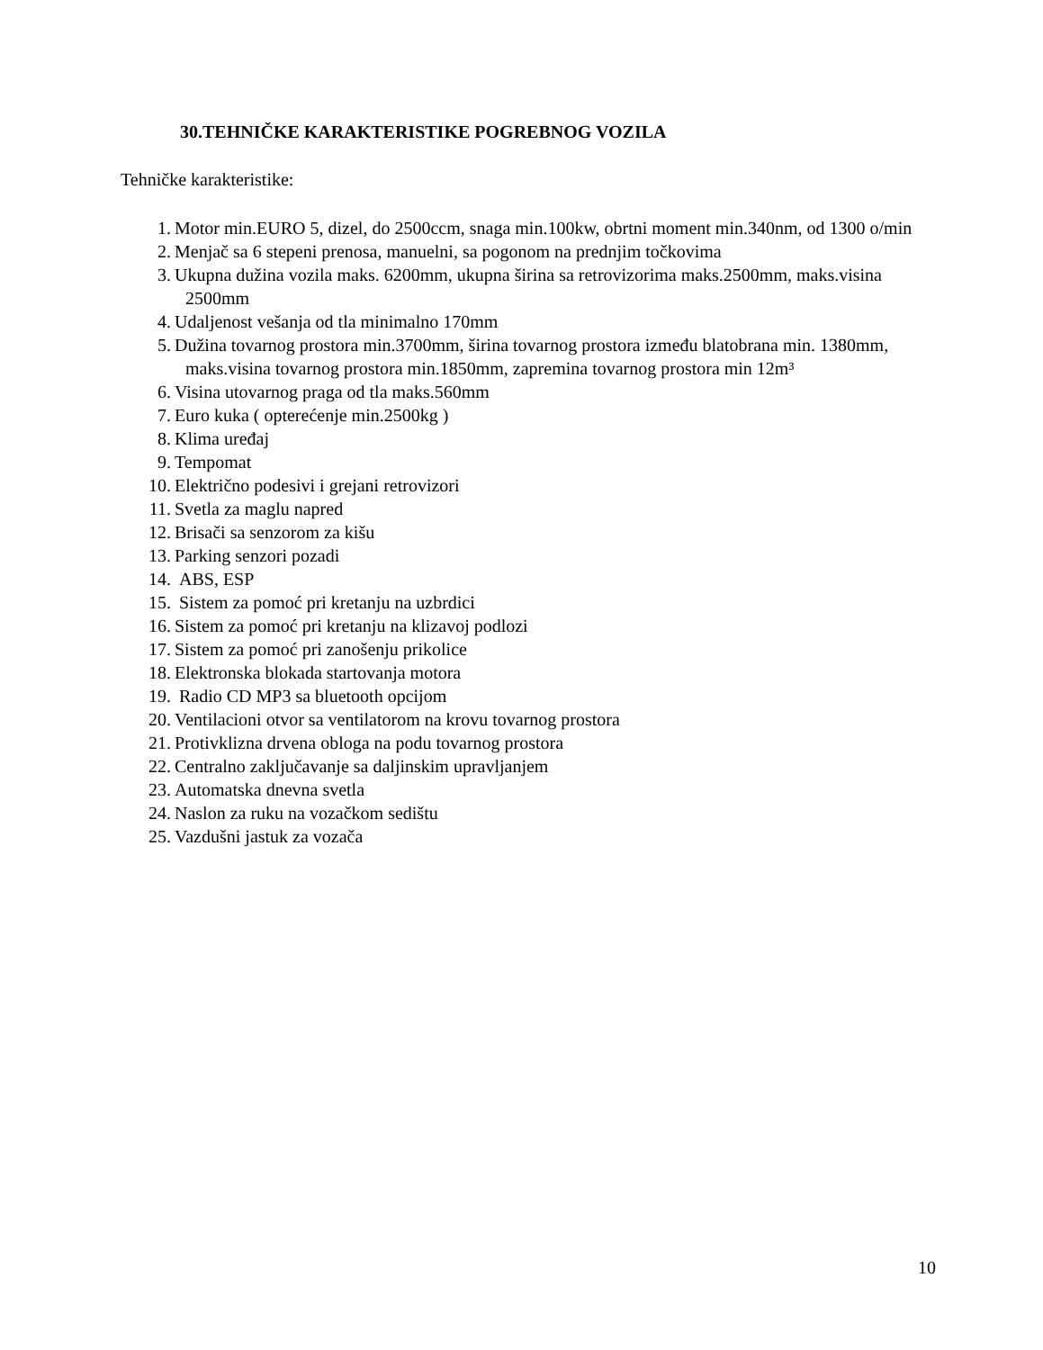30.TEHNIČKE KARAKTERISTIKE POGREBNOG VOZILA
Tehničke karakteristike:
1. Motor min.EURO 5, dizel, do 2500ccm, snaga min.100kw, obrtni moment min.340nm, od 1300 o/min
2. Menjač sa 6 stepeni prenosa, manuelni, sa pogonom na prednjim točkovima
3. Ukupna dužina vozila maks. 6200mm, ukupna širina sa retrovizorima maks.2500mm, maks.visina 2500mm
4. Udaljenost vešanja od tla minimalno 170mm
5. Dužina tovarnog prostora min.3700mm, širina tovarnog prostora između blatobrana min. 1380mm, maks.visina tovarnog prostora min.1850mm, zapremina tovarnog prostora min 12m³
6. Visina utovarnog praga od tla maks.560mm
7. Euro kuka ( opterećenje min.2500kg )
8. Klima uređaj
9. Tempomat
10. Električno podesivi i grejani retrovizori
11. Svetla za maglu napred
12. Brisači sa senzorom za kišu
13. Parking senzori pozadi
14. ABS, ESP
15. Sistem za pomoć pri kretanju na uzbrdici
16. Sistem za pomoć pri kretanju na klizavoj podlozi
17. Sistem za pomoć pri zanošenju prikolice
18. Elektronska blokada startovanja motora
19. Radio CD MP3 sa bluetooth opcijom
20. Ventilacioni otvor sa ventilatorom na krovu tovarnog prostora
21. Protivklizna drvena obloga na podu tovarnog prostora
22. Centralno zaključavanje sa daljinskim upravljanjem
23. Automatska dnevna svetla
24. Naslon za ruku na vozačkom sedištu
25. Vazdušni jastuk za vozača
10